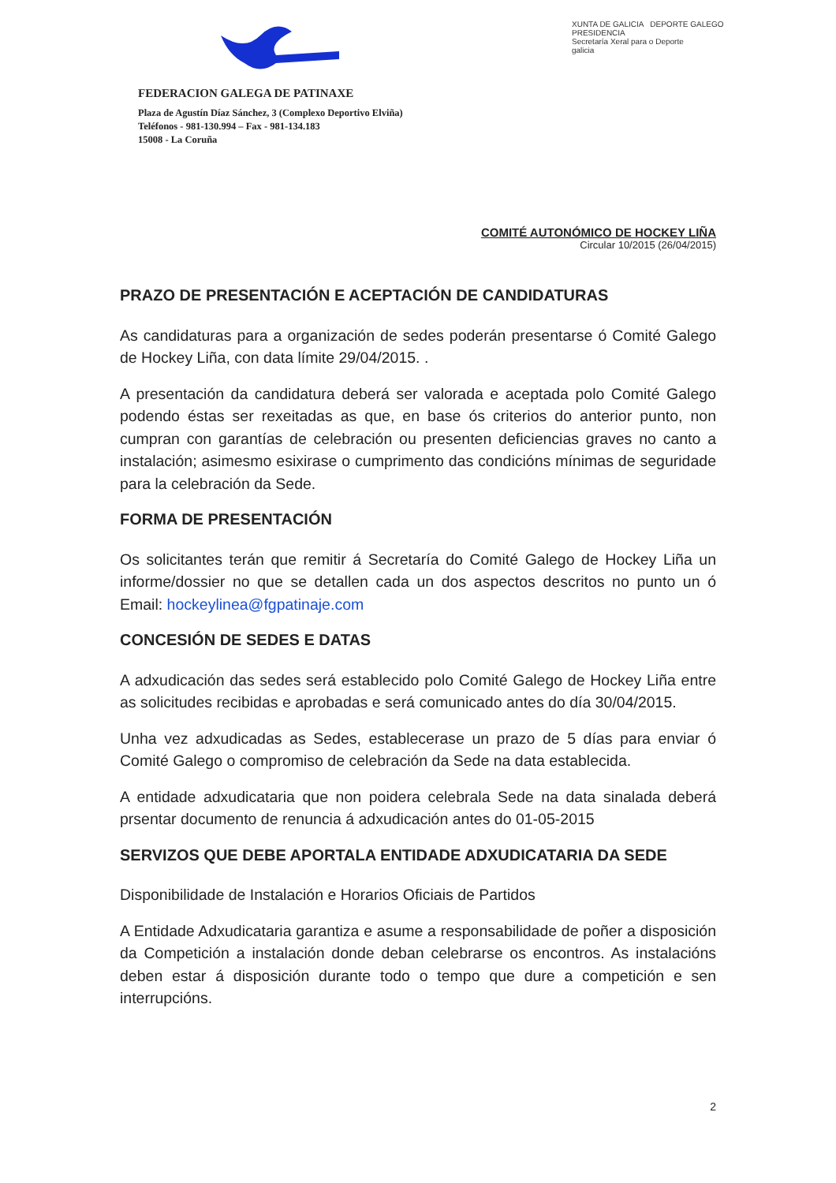FEDERACION GALEGA DE PATINAXE
Plaza de Agustín Díaz Sánchez, 3 (Complexo Deportivo Elviña)
Teléfonos - 981-130.994 – Fax - 981-134.183
15008 - La Coruña
XUNTA DE GALICIA DEPORTE GALEGO
PRESIDENCIA
Secretaría Xeral para o Deporte
galicia
COMITÉ AUTONÓMICO DE HOCKEY LIÑA
Circular 10/2015 (26/04/2015)
PRAZO DE PRESENTACIÓN E ACEPTACIÓN DE CANDIDATURAS
As candidaturas para a organización de sedes poderán presentarse ó Comité Galego de Hockey Liña, con data límite 29/04/2015. .
A presentación da candidatura deberá ser valorada e aceptada polo Comité Galego podendo éstas ser rexeitadas as que, en base ós criterios do anterior punto, non cumpran con garantías de celebración ou presenten deficiencias graves no canto a instalación; asimesmo esixirase o cumprimento das condicións mínimas de seguridade para la celebración da Sede.
FORMA DE PRESENTACIÓN
Os solicitantes terán que remitir á Secretaría do Comité Galego de Hockey Liña un informe/dossier no que se detallen cada un dos aspectos descritos no punto un ó Email: hockeylinea@fgpatinaje.com
CONCESIÓN DE SEDES E DATAS
A adxudicación das sedes será establecido polo Comité Galego de Hockey Liña entre as solicitudes recibidas e aprobadas e será comunicado antes do día 30/04/2015.
Unha vez adxudicadas as Sedes, establecerase un prazo de 5 días para enviar ó Comité Galego o compromiso de celebración da Sede na data establecida.
A entidade adxudicataria que non poidera celebrala Sede na data sinalada deberá prsentar documento de renuncia á adxudicación antes do 01-05-2015
SERVIZOS QUE DEBE APORTALA ENTIDADE ADXUDICATARIA DA SEDE
Disponibilidade de Instalación e Horarios Oficiais de Partidos
A Entidade Adxudicataria garantiza e asume a responsabilidade de poñer a disposición da Competición a instalación donde deban celebrarse os encontros. As instalacións deben estar á disposición durante todo o tempo que dure a competición e sen interrupcións.
2